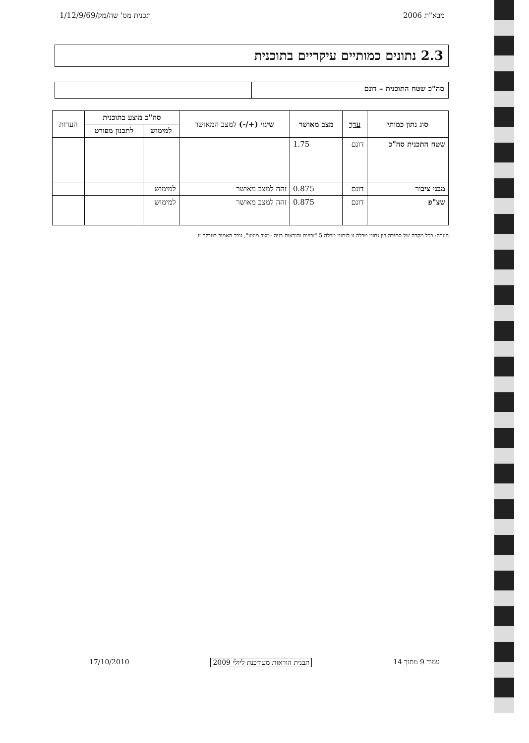מבא"ת 2006 תכנית מס' שה/מק/1/12/9/69
2.3 נתונים כמותיים עיקריים בתוכנית
סה"כ שטח התוכנית – דונם
| סוג נתון כמותי | ערך | מצב מאושר | שינוי (+/-) למצב המאושר | סה"כ מוצע בתוכנית | | הערות |
| --- | --- | --- | --- | --- | --- | --- |
| | | | | למימוש | לתכנון מפורט | |
| שטח התכנית סה"כ | דונם | 1.75 | | | | |
| מבני ציבור | דונם | 0.875 | זהה למצב מאושר | למימוש | | |
| שצ"פ | דונם | 0.875 | זהה למצב מאושר | למימוש | | |
הערה: בכל מקרה של סתירה בין נתוני טבלה זו לנתוני טבלה 5 "זכויות והוראות בניה –מצב מוצע", גובר האמור בטבלה זו.
עמוד 9 מתוך 14 תבנית הוראות מעודכנת ליולי 2009 17/10/2010